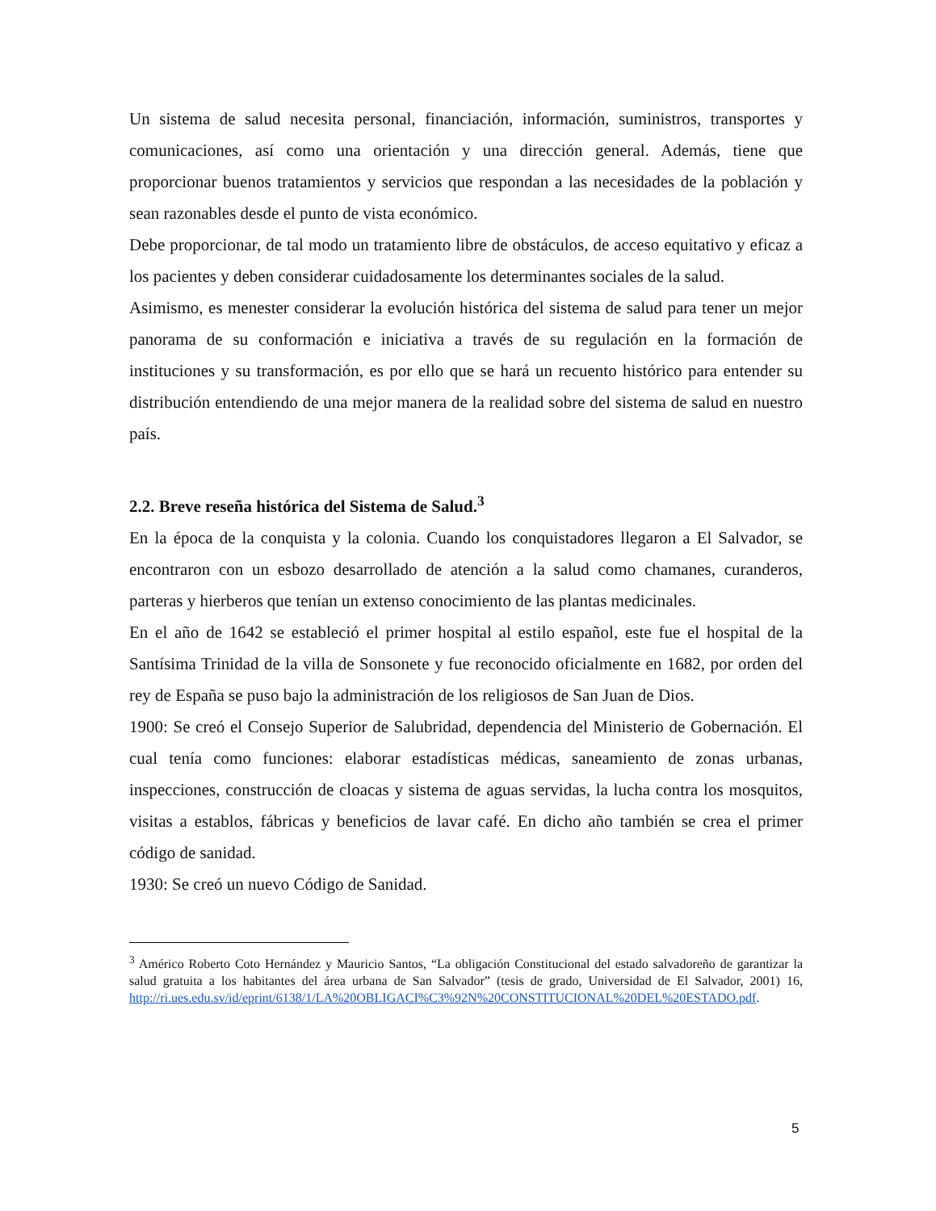Un sistema de salud necesita personal, financiación, información, suministros, transportes y comunicaciones, así como una orientación y una dirección general. Además, tiene que proporcionar buenos tratamientos y servicios que respondan a las necesidades de la población y sean razonables desde el punto de vista económico.
Debe proporcionar, de tal modo un tratamiento libre de obstáculos, de acceso equitativo y eficaz a los pacientes y deben considerar cuidadosamente los determinantes sociales de la salud.
Asimismo, es menester considerar la evolución histórica del sistema de salud para tener un mejor panorama de su conformación e iniciativa a través de su regulación en la formación de instituciones y su transformación, es por ello que se hará un recuento histórico para entender su distribución entendiendo de una mejor manera de la realidad sobre del sistema de salud en nuestro país.
2.2. Breve reseña histórica del Sistema de Salud.<sup>3</sup>
En la época de la conquista y la colonia. Cuando los conquistadores llegaron a El Salvador, se encontraron con un esbozo desarrollado de atención a la salud como chamanes, curanderos, parteras y hierberos que tenían un extenso conocimiento de las plantas medicinales.
En el año de 1642 se estableció el primer hospital al estilo español, este fue el hospital de la Santísima Trinidad de la villa de Sonsonete y fue reconocido oficialmente en 1682, por orden del rey de España se puso bajo la administración de los religiosos de San Juan de Dios.
1900: Se creó el Consejo Superior de Salubridad, dependencia del Ministerio de Gobernación. El cual tenía como funciones: elaborar estadísticas médicas, saneamiento de zonas urbanas, inspecciones, construcción de cloacas y sistema de aguas servidas, la lucha contra los mosquitos, visitas a establos, fábricas y beneficios de lavar café. En dicho año también se crea el primer código de sanidad.
1930: Se creó un nuevo Código de Sanidad.
<sup>3</sup> Américo Roberto Coto Hernández y Mauricio Santos, “La obligación Constitucional del estado salvadoreño de garantizar la salud gratuita a los habitantes del área urbana de San Salvador” (tesis de grado, Universidad de El Salvador, 2001) 16, http://ri.ues.edu.sv/id/eprint/6138/1/LA%20OBLIGACI%C3%92N%20CONSTITUCIONAL%20DEL%20ESTADO.pdf.
5